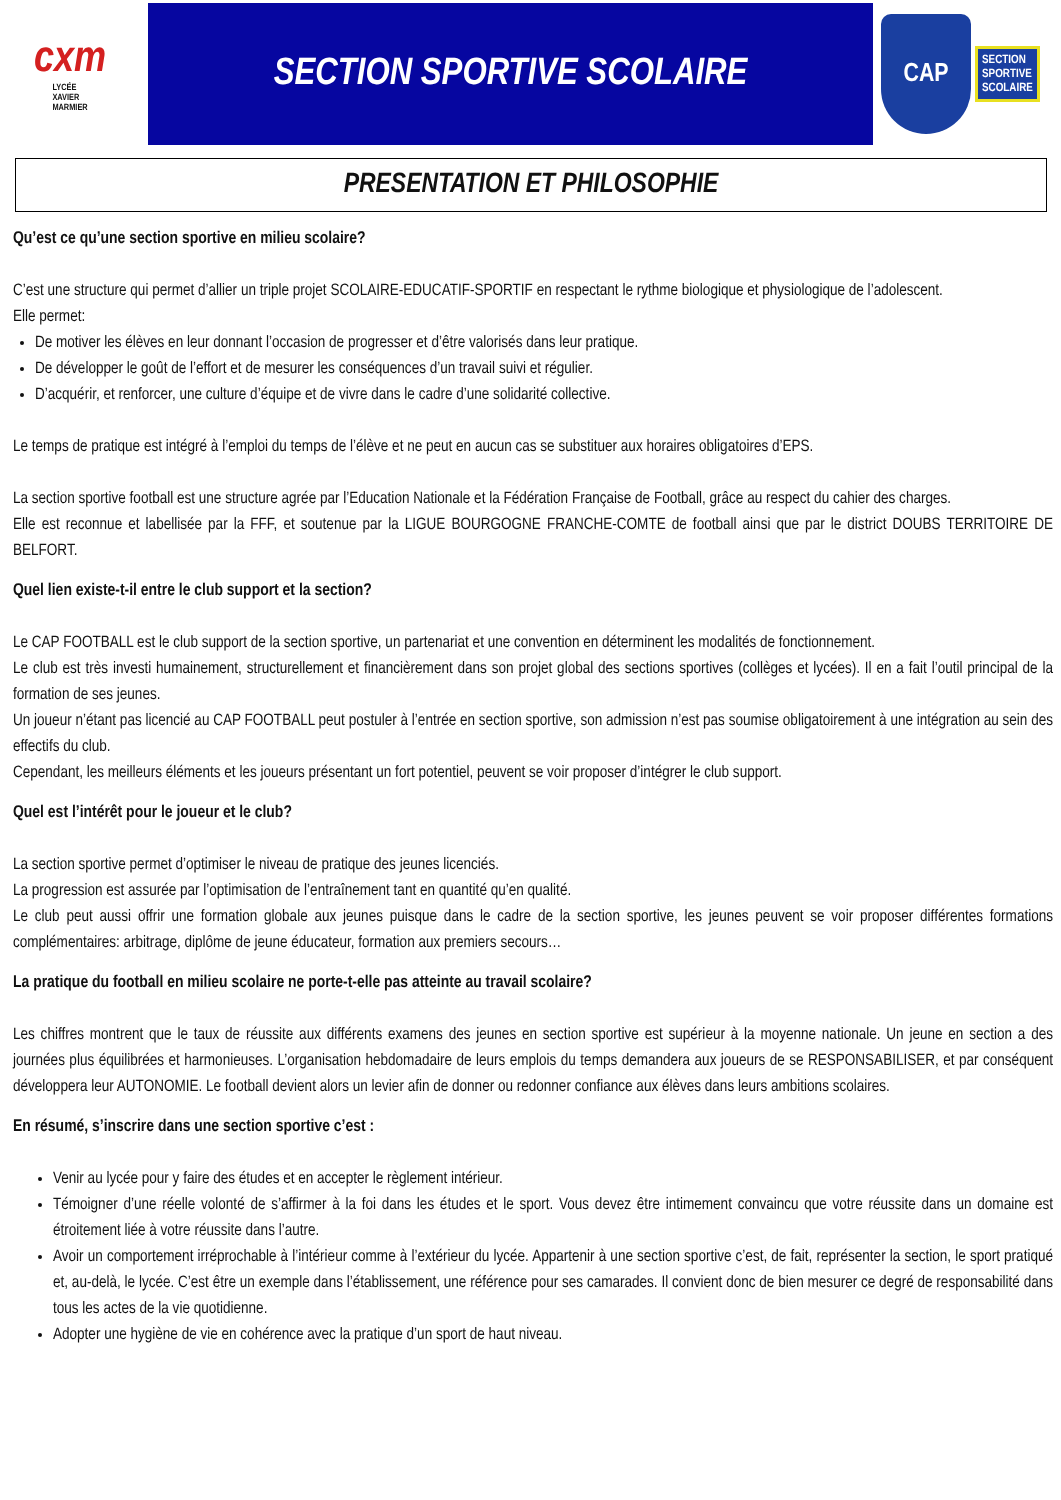cxm
LYCÉE
XAVIER
MARMIER
SECTION SPORTIVE SCOLAIRE
CAP
SECTION
SPORTIVE
SCOLAIRE
PRESENTATION ET PHILOSOPHIE
Qu’est ce qu’une section sportive en milieu scolaire?
C’est une structure qui permet d’allier un triple projet SCOLAIRE-EDUCATIF-SPORTIF en respectant le rythme biologique et physiologique de l’adolescent.
Elle permet:
De motiver les élèves en leur donnant l’occasion de progresser et d’être valorisés dans leur pratique.
De développer le goût de l’effort et de mesurer les conséquences d’un travail suivi et régulier.
D’acquérir, et renforcer, une culture d’équipe et de vivre dans le cadre d’une solidarité collective.
Le temps de pratique est intégré à l’emploi du temps de l’élève et ne peut en aucun cas se substituer aux horaires obligatoires d’EPS.
La section sportive football est une structure agrée par l’Education Nationale et la Fédération Française de Football, grâce au respect du cahier des charges.
Elle est reconnue et labellisée par la FFF, et soutenue par la LIGUE BOURGOGNE FRANCHE-COMTE de football ainsi que par le district DOUBS TERRITOIRE DE BELFORT.
Quel lien existe-t-il entre le club support et la section?
Le CAP FOOTBALL est le club support de la section sportive, un partenariat et une convention en déterminent les modalités de fonctionnement.
Le club est très investi humainement, structurellement et financièrement dans son projet global des sections sportives (collèges et lycées). Il en a fait l’outil principal de la formation de ses jeunes.
Un joueur n’étant pas licencié au CAP FOOTBALL peut postuler à l’entrée en section sportive, son admission n’est pas soumise obligatoirement à une intégration au sein des effectifs du club.
Cependant, les meilleurs éléments et les joueurs présentant un fort potentiel, peuvent se voir proposer d’intégrer le club support.
Quel est l’intérêt pour le joueur et le club?
La section sportive permet d’optimiser le niveau de pratique des jeunes licenciés.
La progression est assurée par l’optimisation de l’entraînement tant en quantité qu’en qualité.
Le club peut aussi offrir une formation globale aux jeunes puisque dans le cadre de la section sportive, les jeunes peuvent se voir proposer différentes formations complémentaires: arbitrage, diplôme de jeune éducateur, formation aux premiers secours…
La pratique du football en milieu scolaire ne porte-t-elle pas atteinte au travail scolaire?
Les chiffres montrent que le taux de réussite aux différents examens des jeunes en section sportive est supérieur à la moyenne nationale. Un jeune en section a des journées plus équilibrées et harmonieuses. L’organisation hebdomadaire de leurs emplois du temps demandera aux joueurs de se RESPONSABILISER, et par conséquent développera leur AUTONOMIE. Le football devient alors un levier afin de donner ou redonner confiance aux élèves dans leurs ambitions scolaires.
En résumé, s’inscrire dans une section sportive c’est :
Venir au lycée pour y faire des études et en accepter le règlement intérieur.
Témoigner d’une réelle volonté de s’affirmer à la foi dans les études et le sport. Vous devez être intimement convaincu que votre réussite dans un domaine est étroitement liée à votre réussite dans l’autre.
Avoir un comportement irréprochable à l’intérieur comme à l’extérieur du lycée. Appartenir à une section sportive c’est, de fait, représenter la section, le sport pratiqué et, au-delà, le lycée. C’est être un exemple dans l’établissement, une référence pour ses camarades. Il convient donc de bien mesurer ce degré de responsabilité dans tous les actes de la vie quotidienne.
Adopter une hygiène de vie en cohérence avec la pratique d’un sport de haut niveau.